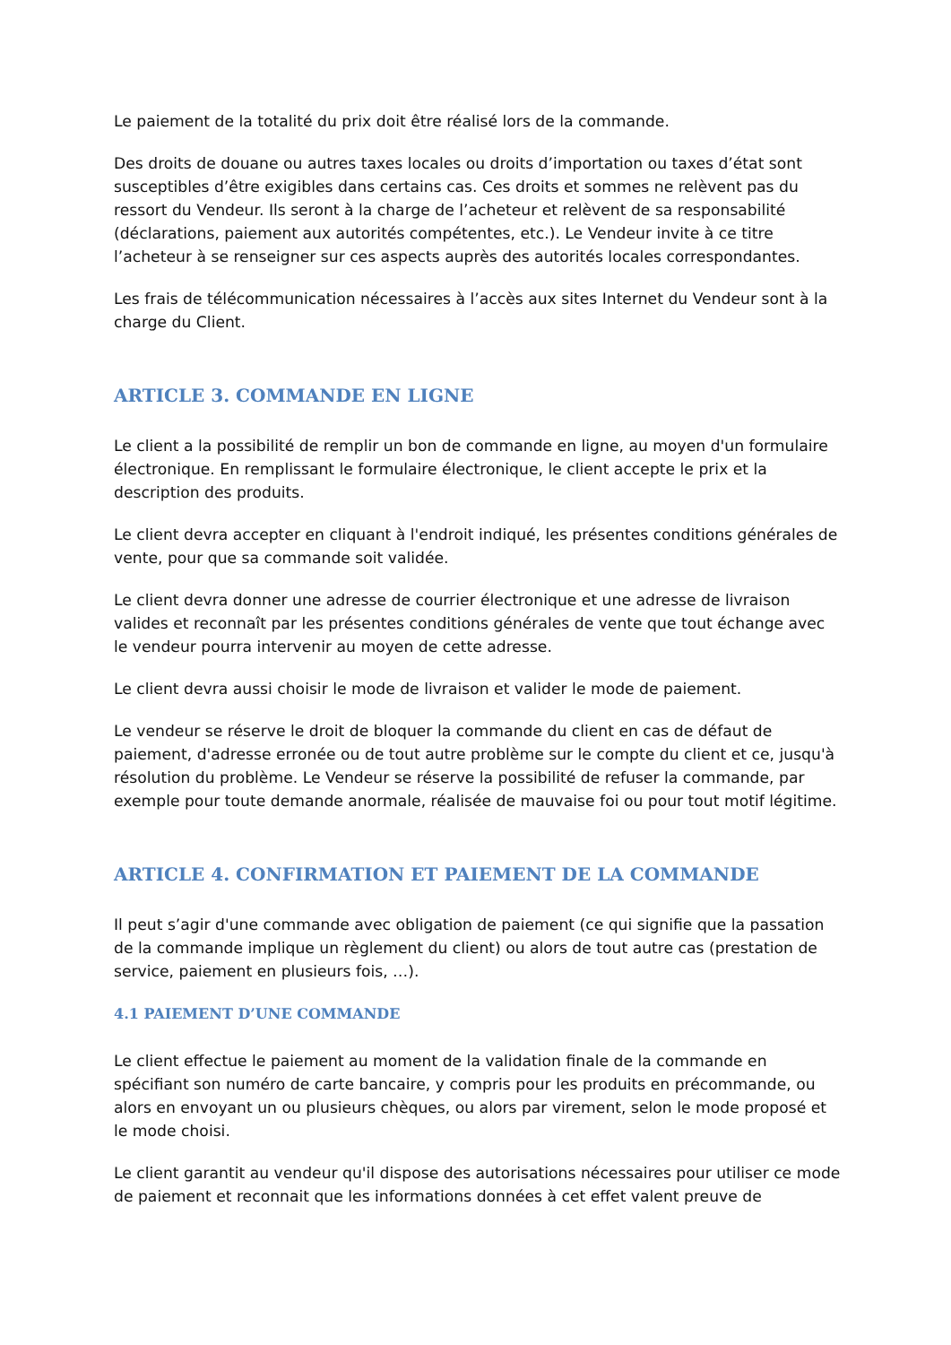Le paiement de la totalité du prix doit être réalisé lors de la commande.
Des droits de douane ou autres taxes locales ou droits d’importation ou taxes d’état sont susceptibles d’être exigibles dans certains cas. Ces droits et sommes ne relèvent pas du ressort du Vendeur. Ils seront à la charge de l’acheteur et relèvent de sa responsabilité (déclarations, paiement aux autorités compétentes, etc.). Le Vendeur invite à ce titre l’acheteur à se renseigner sur ces aspects auprès des autorités locales correspondantes.
Les frais de télécommunication nécessaires à l’accès aux sites Internet du Vendeur sont à la charge du Client.
ARTICLE 3. COMMANDE EN LIGNE
Le client a la possibilité de remplir un bon de commande en ligne, au moyen d'un formulaire électronique. En remplissant le formulaire électronique, le client accepte le prix et la description des produits.
Le client devra accepter en cliquant à l'endroit indiqué, les présentes conditions générales de vente, pour que sa commande soit validée.
Le client devra donner une adresse de courrier électronique et une adresse de livraison valides et reconnaît par les présentes conditions générales de vente que tout échange avec le vendeur pourra intervenir au moyen de cette adresse.
Le client devra aussi choisir le mode de livraison et valider le mode de paiement.
Le vendeur se réserve le droit de bloquer la commande du client en cas de défaut de paiement, d'adresse erronée ou de tout autre problème sur le compte du client et ce, jusqu'à résolution du problème. Le Vendeur se réserve la possibilité de refuser la commande, par exemple pour toute demande anormale, réalisée de mauvaise foi ou pour tout motif légitime.
ARTICLE 4. CONFIRMATION ET PAIEMENT DE LA COMMANDE
Il peut s’agir d'une commande avec obligation de paiement (ce qui signifie que la passation de la commande implique un règlement du client) ou alors de tout autre cas (prestation de service, paiement en plusieurs fois, …).
4.1 PAIEMENT D’UNE COMMANDE
Le client effectue le paiement au moment de la validation finale de la commande en spécifiant son numéro de carte bancaire, y compris pour les produits en précommande, ou alors en envoyant un ou plusieurs chèques, ou alors par virement, selon le mode proposé et le mode choisi.
Le client garantit au vendeur qu'il dispose des autorisations nécessaires pour utiliser ce mode de paiement et reconnait que les informations données à cet effet valent preuve de